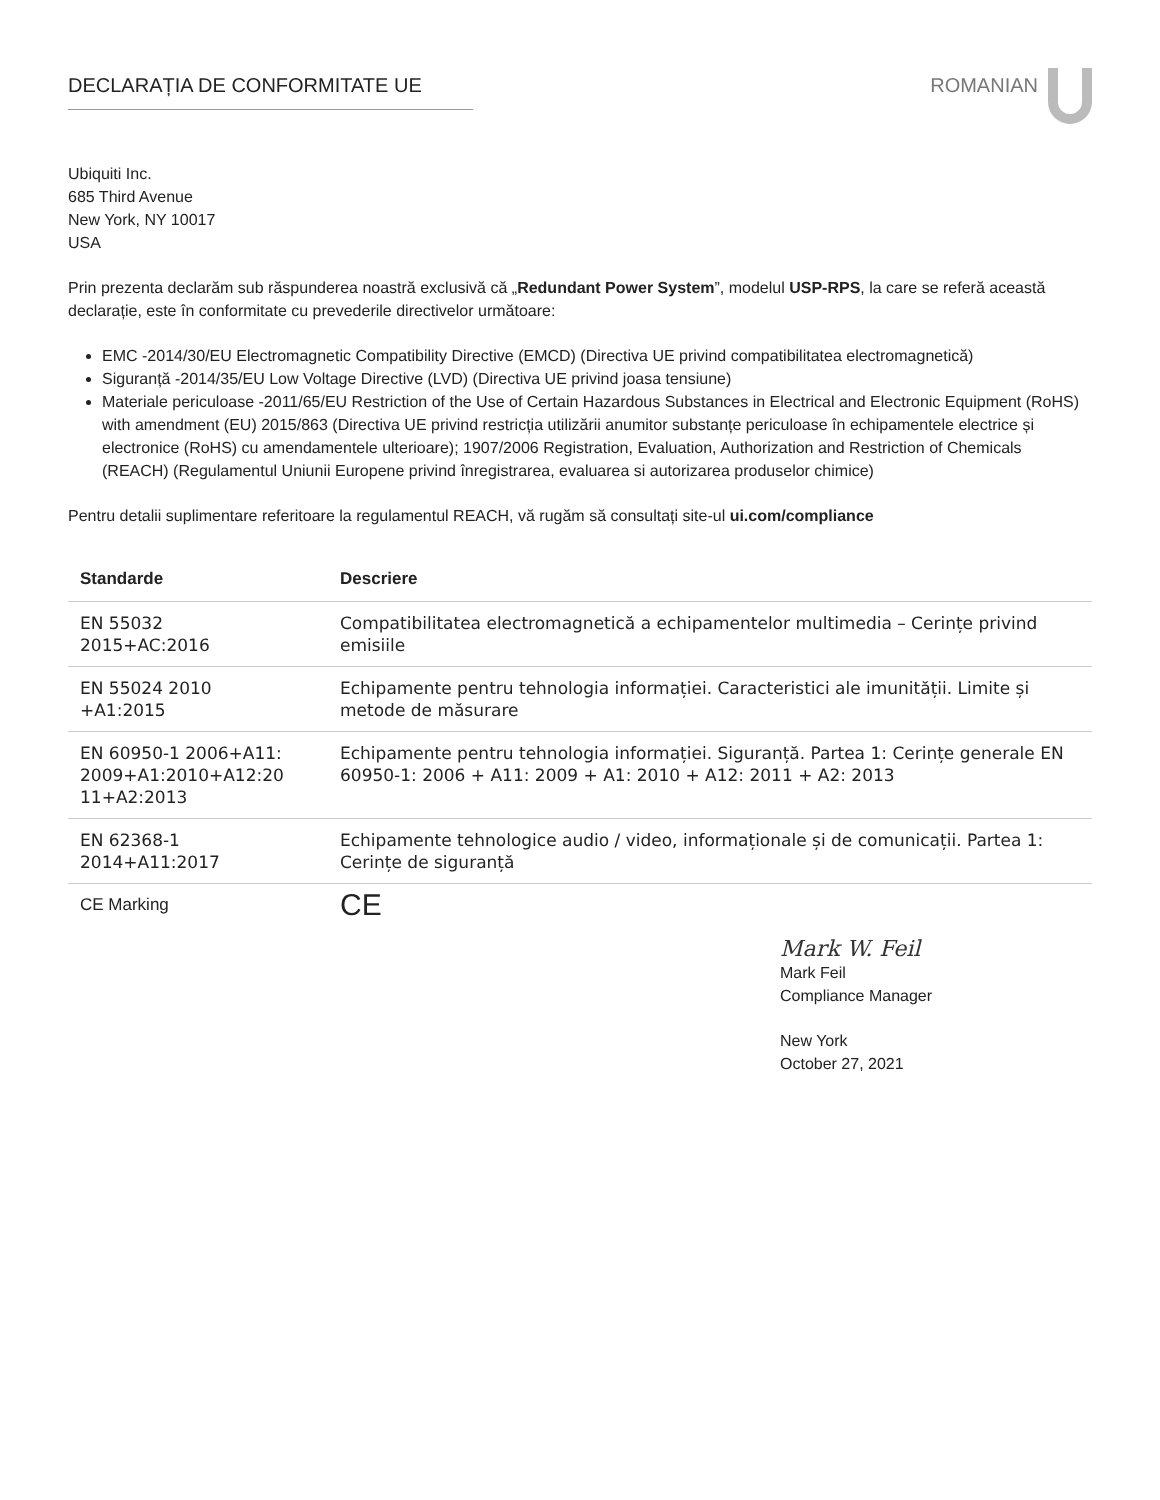DECLARAȚIA DE CONFORMITATE UE ROMANIAN
Ubiquiti Inc.
685 Third Avenue
New York, NY 10017
USA
Prin prezenta declarăm sub răspunderea noastră exclusivă că „Redundant Power System”, modelul USP-RPS, la care se referă această declarație, este în conformitate cu prevederile directivelor următoare:
EMC -2014/30/EU Electromagnetic Compatibility Directive (EMCD) (Directiva UE privind compatibilitatea electromagnetică)
Siguranță -2014/35/EU Low Voltage Directive (LVD) (Directiva UE privind joasa tensiune)
Materiale periculoase -2011/65/EU Restriction of the Use of Certain Hazardous Substances in Electrical and Electronic Equipment (RoHS) with amendment (EU) 2015/863 (Directiva UE privind restricția utilizării anumitor substanțe periculoase în echipamentele electrice și electronice (RoHS) cu amendamentele ulterioare); 1907/2006 Registration, Evaluation, Authorization and Restriction of Chemicals (REACH) (Regulamentul Uniunii Europene privind înregistrarea, evaluarea si autorizarea produselor chimice)
Pentru detalii suplimentare referitoare la regulamentul REACH, vă rugăm să consultați site-ul ui.com/compliance
| Standarde | Descriere |
| --- | --- |
| EN 55032 2015+AC:2016 | Compatibilitatea electromagnetică a echipamentelor multimedia – Cerințe privind emisiile |
| EN 55024 2010 +A1:2015 | Echipamente pentru tehnologia informației. Caracteristici ale imunității. Limite și metode de măsurare |
| EN 60950-1 2006+A11: 2009+A1:2010+A12:20 11+A2:2013 | Echipamente pentru tehnologia informației. Siguranță. Partea 1: Cerințe generale EN 60950-1: 2006 + A11: 2009 + A1: 2010 + A12: 2011 + A2: 2013 |
| EN 62368-1 2014+A11:2017 | Echipamente tehnologice audio / video, informaționale și de comunicații. Partea 1: Cerințe de siguranță |
| CE Marking | CE |
Mark W. Feil
Mark Feil
Compliance Manager
New York
October 27, 2021